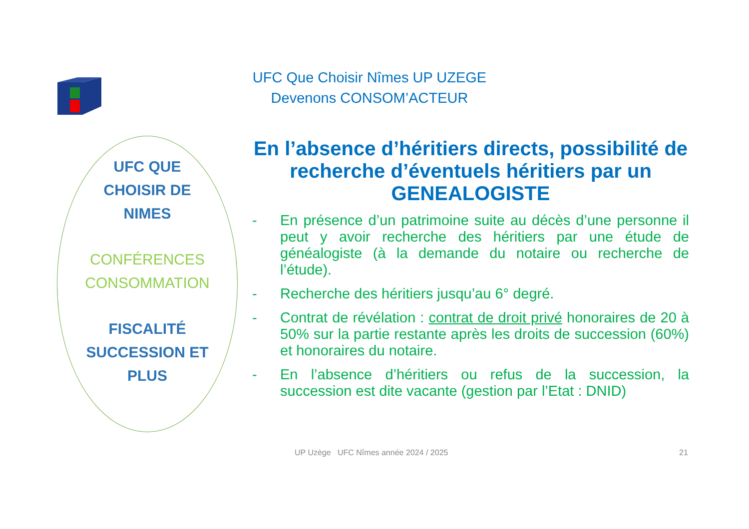UFC Que Choisir Nîmes UP UZEGE
Devenons CONSOM’ACTEUR
UFC QUE
CHOISIR DE
NIMES
CONFÉRENCES
CONSOMMATION
FISCALITÉ
SUCCESSION ET
PLUS
En l’absence d’héritiers directs, possibilité de recherche d’éventuels héritiers par un GENEALOGISTE
- En présence d’un patrimoine suite au décès d’une personne il peut y avoir recherche des héritiers par une étude de généalogiste (à la demande du notaire ou recherche de l’étude).
- Recherche des héritiers jusqu’au 6° degré.
- Contrat de révélation : contrat de droit privé honoraires de 20 à 50% sur la partie restante après les droits de succession (60%) et honoraires du notaire.
- En l’absence d’héritiers ou refus de la succession, la succession est dite vacante (gestion par l’Etat : DNID)
UP Uzège UFC Nîmes année 2024 / 2025
21